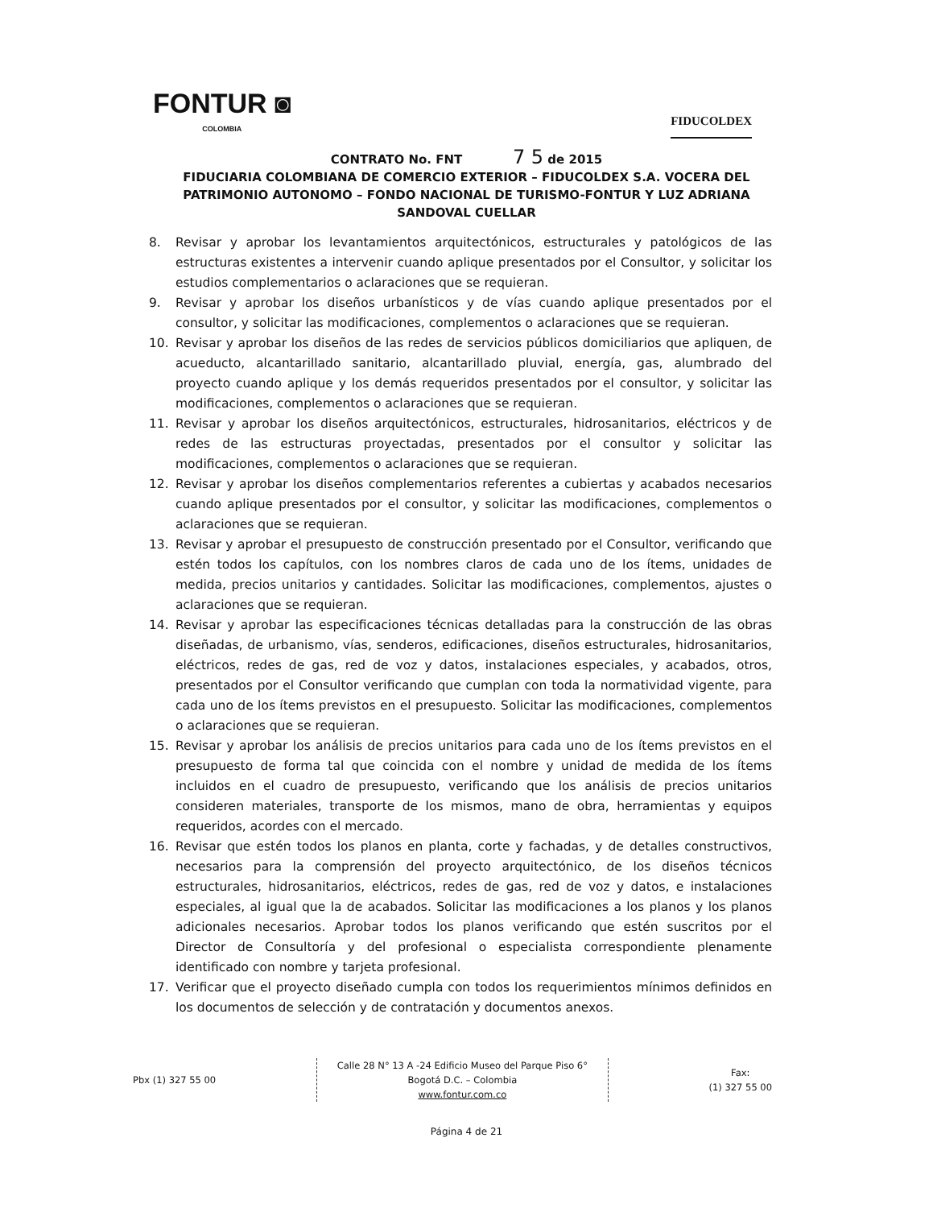FONTUR ◙
COLOMBIA
FIDUCOLDEX
CONTRATO No. FNT 7 5 de 2015
FIDUCIARIA COLOMBIANA DE COMERCIO EXTERIOR – FIDUCOLDEX S.A. VOCERA DEL PATRIMONIO AUTONOMO – FONDO NACIONAL DE TURISMO-FONTUR Y LUZ ADRIANA SANDOVAL CUELLAR
8. Revisar y aprobar los levantamientos arquitectónicos, estructurales y patológicos de las estructuras existentes a intervenir cuando aplique presentados por el Consultor, y solicitar los estudios complementarios o aclaraciones que se requieran.
9. Revisar y aprobar los diseños urbanísticos y de vías cuando aplique presentados por el consultor, y solicitar las modificaciones, complementos o aclaraciones que se requieran.
10. Revisar y aprobar los diseños de las redes de servicios públicos domiciliarios que apliquen, de acueducto, alcantarillado sanitario, alcantarillado pluvial, energía, gas, alumbrado del proyecto cuando aplique y los demás requeridos presentados por el consultor, y solicitar las modificaciones, complementos o aclaraciones que se requieran.
11. Revisar y aprobar los diseños arquitectónicos, estructurales, hidrosanitarios, eléctricos y de redes de las estructuras proyectadas, presentados por el consultor y solicitar las modificaciones, complementos o aclaraciones que se requieran.
12. Revisar y aprobar los diseños complementarios referentes a cubiertas y acabados necesarios cuando aplique presentados por el consultor, y solicitar las modificaciones, complementos o aclaraciones que se requieran.
13. Revisar y aprobar el presupuesto de construcción presentado por el Consultor, verificando que estén todos los capítulos, con los nombres claros de cada uno de los ítems, unidades de medida, precios unitarios y cantidades. Solicitar las modificaciones, complementos, ajustes o aclaraciones que se requieran.
14. Revisar y aprobar las especificaciones técnicas detalladas para la construcción de las obras diseñadas, de urbanismo, vías, senderos, edificaciones, diseños estructurales, hidrosanitarios, eléctricos, redes de gas, red de voz y datos, instalaciones especiales, y acabados, otros, presentados por el Consultor verificando que cumplan con toda la normatividad vigente, para cada uno de los ítems previstos en el presupuesto. Solicitar las modificaciones, complementos o aclaraciones que se requieran.
15. Revisar y aprobar los análisis de precios unitarios para cada uno de los ítems previstos en el presupuesto de forma tal que coincida con el nombre y unidad de medida de los ítems incluidos en el cuadro de presupuesto, verificando que los análisis de precios unitarios consideren materiales, transporte de los mismos, mano de obra, herramientas y equipos requeridos, acordes con el mercado.
16. Revisar que estén todos los planos en planta, corte y fachadas, y de detalles constructivos, necesarios para la comprensión del proyecto arquitectónico, de los diseños técnicos estructurales, hidrosanitarios, eléctricos, redes de gas, red de voz y datos, e instalaciones especiales, al igual que la de acabados. Solicitar las modificaciones a los planos y los planos adicionales necesarios. Aprobar todos los planos verificando que estén suscritos por el Director de Consultoría y del profesional o especialista correspondiente plenamente identificado con nombre y tarjeta profesional.
17. Verificar que el proyecto diseñado cumpla con todos los requerimientos mínimos definidos en los documentos de selección y de contratación y documentos anexos.
Pbx (1) 327 55 00
Calle 28 N° 13 A -24 Edificio Museo del Parque Piso 6°
Bogotá D.C. – Colombia
www.fontur.com.co
Fax:
(1) 327 55 00
Página 4 de 21